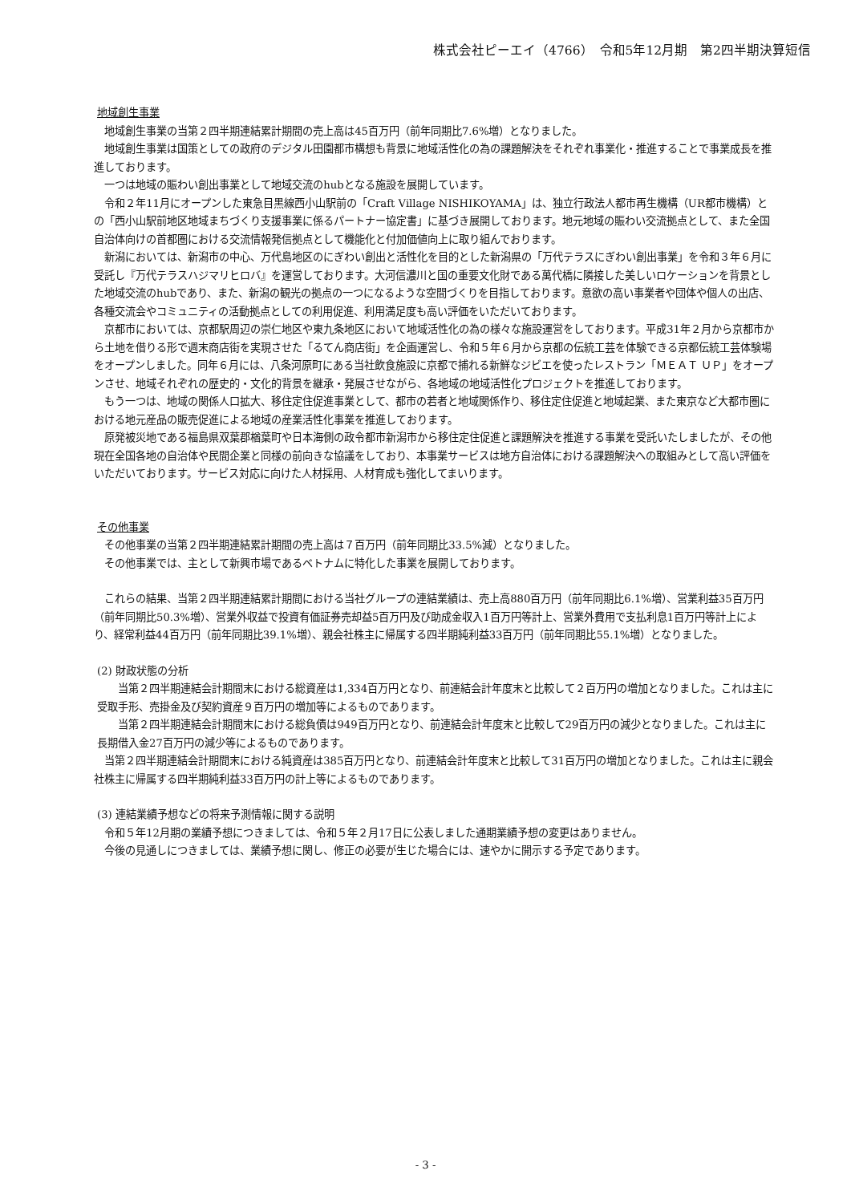株式会社ピーエイ（4766）　令和5年12月期　第2四半期決算短信
地域創生事業
地域創生事業の当第２四半期連結累計期間の売上高は45百万円（前年同期比7.6%増）となりました。
地域創生事業は国策としての政府のデジタル田園都市構想も背景に地域活性化の為の課題解決をそれぞれ事業化・推進することで事業成長を推進しております。
一つは地域の賑わい創出事業として地域交流のhubとなる施設を展開しています。
令和２年11月にオープンした東急目黒線西小山駅前の「Craft Village NISHIKOYAMA」は、独立行政法人都市再生機構（UR都市機構）との「西小山駅前地区地域まちづくり支援事業に係るパートナー協定書」に基づき展開しております。地元地域の賑わい交流拠点として、また全国自治体向けの首都圏における交流情報発信拠点として機能化と付加価値向上に取り組んでおります。
新潟においては、新潟市の中心、万代島地区のにぎわい創出と活性化を目的とした新潟県の「万代テラスにぎわい創出事業」を令和３年６月に受託し『万代テラスハジマリヒロバ』を運営しております。大河信濃川と国の重要文化財である萬代橋に隣接した美しいロケーションを背景とした地域交流のhubであり、また、新潟の観光の拠点の一つになるような空間づくりを目指しております。意欲の高い事業者や団体や個人の出店、各種交流会やコミュニティの活動拠点としての利用促進、利用満足度も高い評価をいただいております。
京都市においては、京都駅周辺の崇仁地区や東九条地区において地域活性化の為の様々な施設運営をしております。平成31年２月から京都市から土地を借りる形で週末商店街を実現させた「るてん商店街」を企画運営し、令和５年６月から京都の伝統工芸を体験できる京都伝統工芸体験場をオープンしました。同年６月には、八条河原町にある当社飲食施設に京都で捕れる新鮮なジビエを使ったレストラン「ＭＥＡＴ ＵＰ」をオープンさせ、地域それぞれの歴史的・文化的背景を継承・発展させながら、各地域の地域活性化プロジェクトを推進しております。
もう一つは、地域の関係人口拡大、移住定住促進事業として、都市の若者と地域関係作り、移住定住促進と地域起業、また東京など大都市圏における地元産品の販売促進による地域の産業活性化事業を推進しております。
原発被災地である福島県双葉郡楢葉町や日本海側の政令都市新潟市から移住定住促進と課題解決を推進する事業を受託いたしましたが、その他現在全国各地の自治体や民間企業と同様の前向きな協議をしており、本事業サービスは地方自治体における課題解決への取組みとして高い評価をいただいております。サービス対応に向けた人材採用、人材育成も強化してまいります。
その他事業
その他事業の当第２四半期連結累計期間の売上高は７百万円（前年同期比33.5%減）となりました。
その他事業では、主として新興市場であるベトナムに特化した事業を展開しております。
これらの結果、当第２四半期連結累計期間における当社グループの連結業績は、売上高880百万円（前年同期比6.1%増）、営業利益35百万円（前年同期比50.3%増）、営業外収益で投資有価証券売却益5百万円及び助成金収入1百万円等計上、営業外費用で支払利息1百万円等計上により、経常利益44百万円（前年同期比39.1%増）、親会社株主に帰属する四半期純利益33百万円（前年同期比55.1%増）となりました。
(2) 財政状態の分析
当第２四半期連結会計期間末における総資産は1,334百万円となり、前連結会計年度末と比較して２百万円の増加となりました。これは主に受取手形、売掛金及び契約資産９百万円の増加等によるものであります。
当第２四半期連結会計期間末における総負債は949百万円となり、前連結会計年度末と比較して29百万円の減少となりました。これは主に長期借入金27百万円の減少等によるものであります。
当第２四半期連結会計期間末における純資産は385百万円となり、前連結会計年度末と比較して31百万円の増加となりました。これは主に親会社株主に帰属する四半期純利益33百万円の計上等によるものであります。
(3) 連結業績予想などの将来予測情報に関する説明
令和５年12月期の業績予想につきましては、令和５年２月17日に公表しました通期業績予想の変更はありません。
今後の見通しにつきましては、業績予想に関し、修正の必要が生じた場合には、速やかに開示する予定であります。
- 3 -